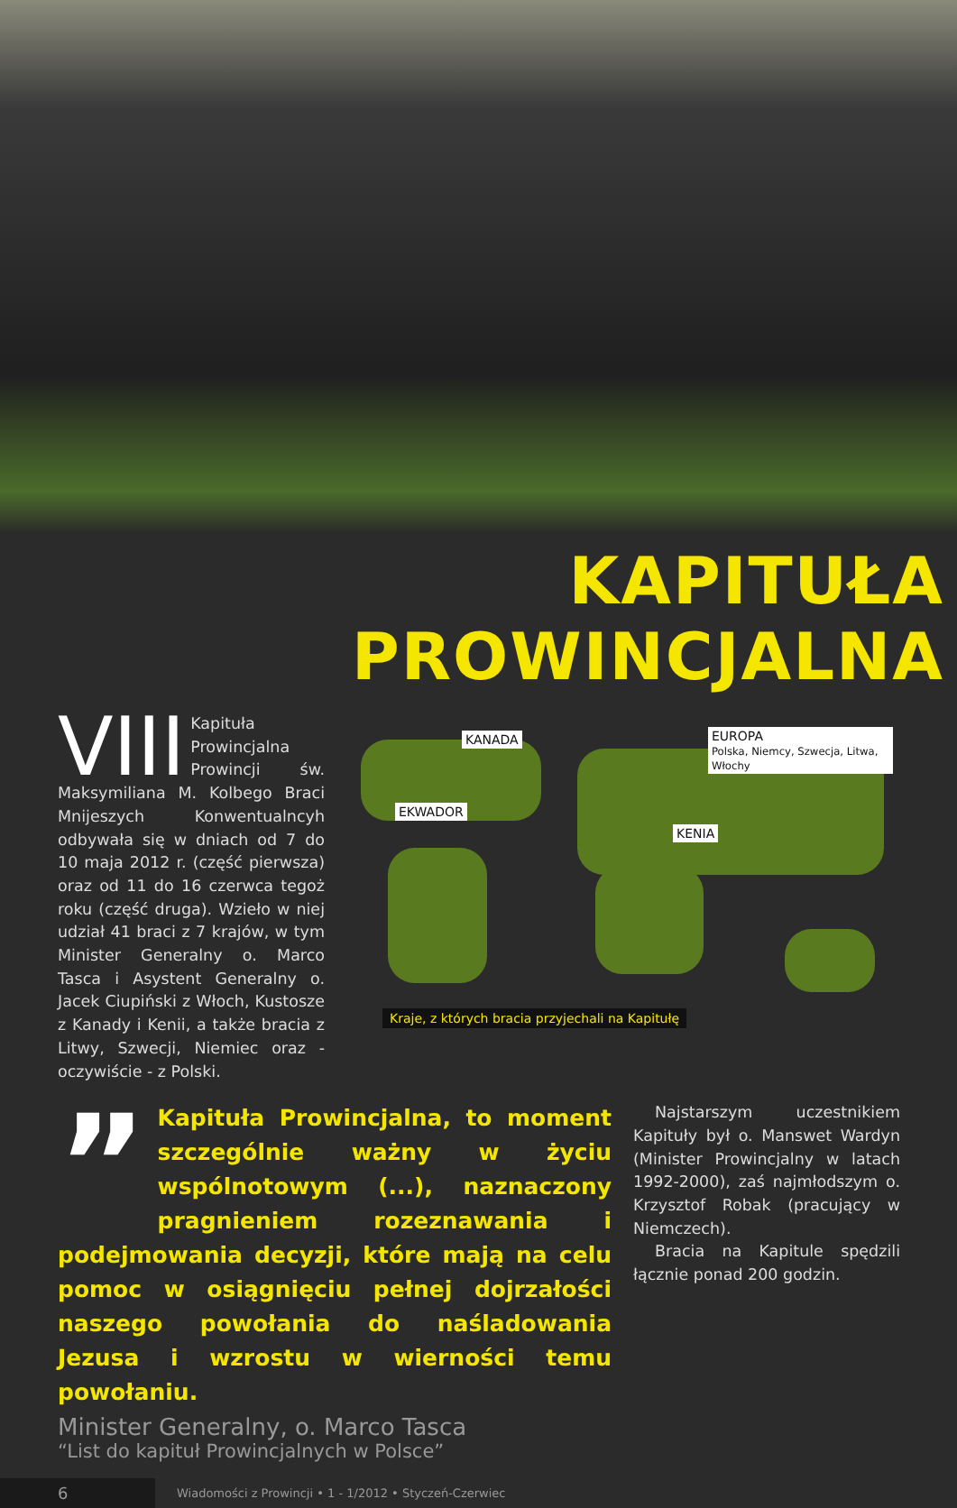KAPITUŁA PROWINCJALNA
VIII Kapituła Prowincjalna Prowincji św. Maksymiliana M. Kolbego Braci Mnijeszych Konwentualncyh odbywała się w dniach od 7 do 10 maja 2012 r. (część pierwsza) oraz od 11 do 16 czerwca tegoż roku (część druga). Wzieło w niej udział 41 braci z 7 krajów, w tym Minister Generalny o. Marco Tasca i Asystent Generalny o. Jacek Ciupiński z Włoch, Kustosze z Kanady i Kenii, a także bracia z Litwy, Szwecji, Niemiec oraz - oczywiście - z Polski.
KANADA
EUROPA
Polska, Niemcy, Szwecja, Litwa, Włochy
EKWADOR
KENIA
Kraje, z których bracia przyjechali na Kapitułę
” Kapituła Prowincjalna, to moment szczególnie ważny w życiu wspólnotowym (...), naznaczony pragnieniem rozeznawania i podejmowania decyzji, które mają na celu pomoc w osiągnięciu pełnej dojrzałości naszego powołania do naśladowania Jezusa i wzrostu w wierności temu powołaniu.
Minister Generalny, o. Marco Tasca
“List do kapituł Prowincjalnych w Polsce”
Najstarszym uczestnikiem Kapituły był o. Manswet Wardyn (Minister Prowincjalny w latach 1992-2000), zaś najmłodszym o. Krzysztof Robak (pracujący w Niemczech).
Bracia na Kapitule spędzili łącznie ponad 200 godzin.
6
Wiadomości z Prowincji • 1 - 1/2012 • Styczeń-Czerwiec